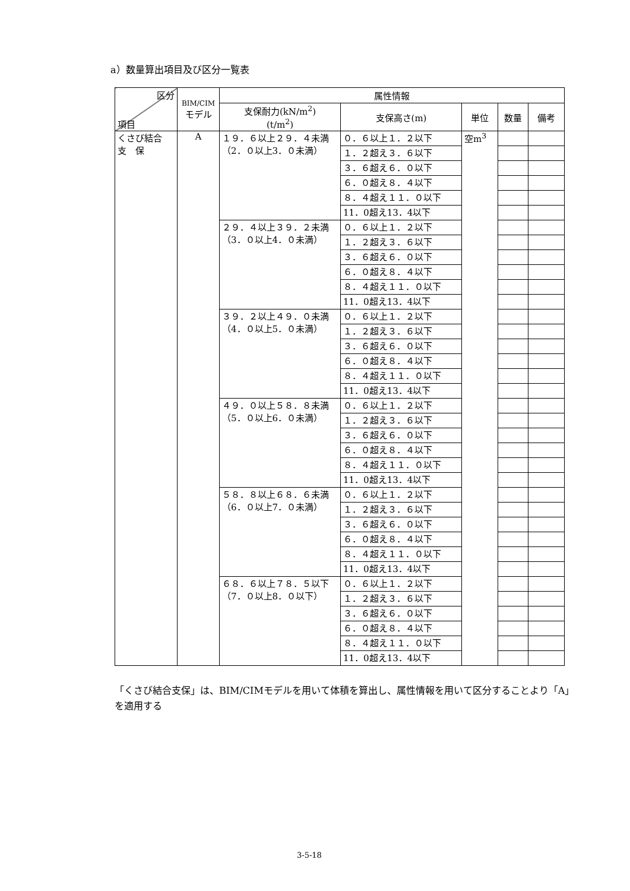a）数量算出項目及び区分一覧表
| 区分 項目 | BIM/CIM モデル | 属性情報 | | | | |
| --- | --- | --- | --- | --- | --- | --- |
| | | 支保耐力(kN/m<sup>2</sup>) (t/m<sup>2</sup>) | 支保高さ(m) | 単位 | 数量 | 備考 |
| くさび結合 支 保 | A | １９．６以上２９．４未満 （2．０以上3．０未満） | ０．６以上１．２以下 | 空m<sup>3</sup> | | |
| | | | １．２超え３．６以下 | | | |
| | | | ３．６超え６．０以下 | | | |
| | | | ６．０超え８．４以下 | | | |
| | | | ８．４超え１１．０以下 | | | |
| | | | 11．0超え13．4以下 | | | |
| | | ２９．４以上３９．２未満 （3．０以上4．０未満） | ０．６以上１．２以下 | | | |
| | | | １．２超え３．６以下 | | | |
| | | | ３．６超え６．０以下 | | | |
| | | | ６．０超え８．４以下 | | | |
| | | | ８．４超え１１．０以下 | | | |
| | | | 11．0超え13．4以下 | | | |
| | | ３９．２以上４９．０未満 （4．０以上5．０未満） | ０．６以上１．２以下 | | | |
| | | | １．２超え３．６以下 | | | |
| | | | ３．６超え６．０以下 | | | |
| | | | ６．０超え８．４以下 | | | |
| | | | ８．４超え１１．０以下 | | | |
| | | | 11．0超え13．4以下 | | | |
| | | ４９．０以上５８．８未満 （5．０以上6．０未満） | ０．６以上１．２以下 | | | |
| | | | １．２超え３．６以下 | | | |
| | | | ３．６超え６．０以下 | | | |
| | | | ６．０超え８．４以下 | | | |
| | | | ８．４超え１１．０以下 | | | |
| | | | 11．0超え13．4以下 | | | |
| | | ５８．８以上６８．６未満 （6．０以上7．０未満） | ０．６以上１．２以下 | | | |
| | | | １．２超え３．６以下 | | | |
| | | | ３．６超え６．０以下 | | | |
| | | | ６．０超え８．４以下 | | | |
| | | | ８．４超え１１．０以下 | | | |
| | | | 11．0超え13．4以下 | | | |
| | | ６８．６以上７８．５以下 （7．０以上8．０以下） | ０．６以上１．２以下 | | | |
| | | | １．２超え３．６以下 | | | |
| | | | ３．６超え６．０以下 | | | |
| | | | ６．０超え８．４以下 | | | |
| | | | ８．４超え１１．０以下 | | | |
| | | | 11．0超え13．4以下 | | | |
「くさび結合支保」は、BIM/CIMモデルを用いて体積を算出し、属性情報を用いて区分することより「A」を適用する
3-5-18